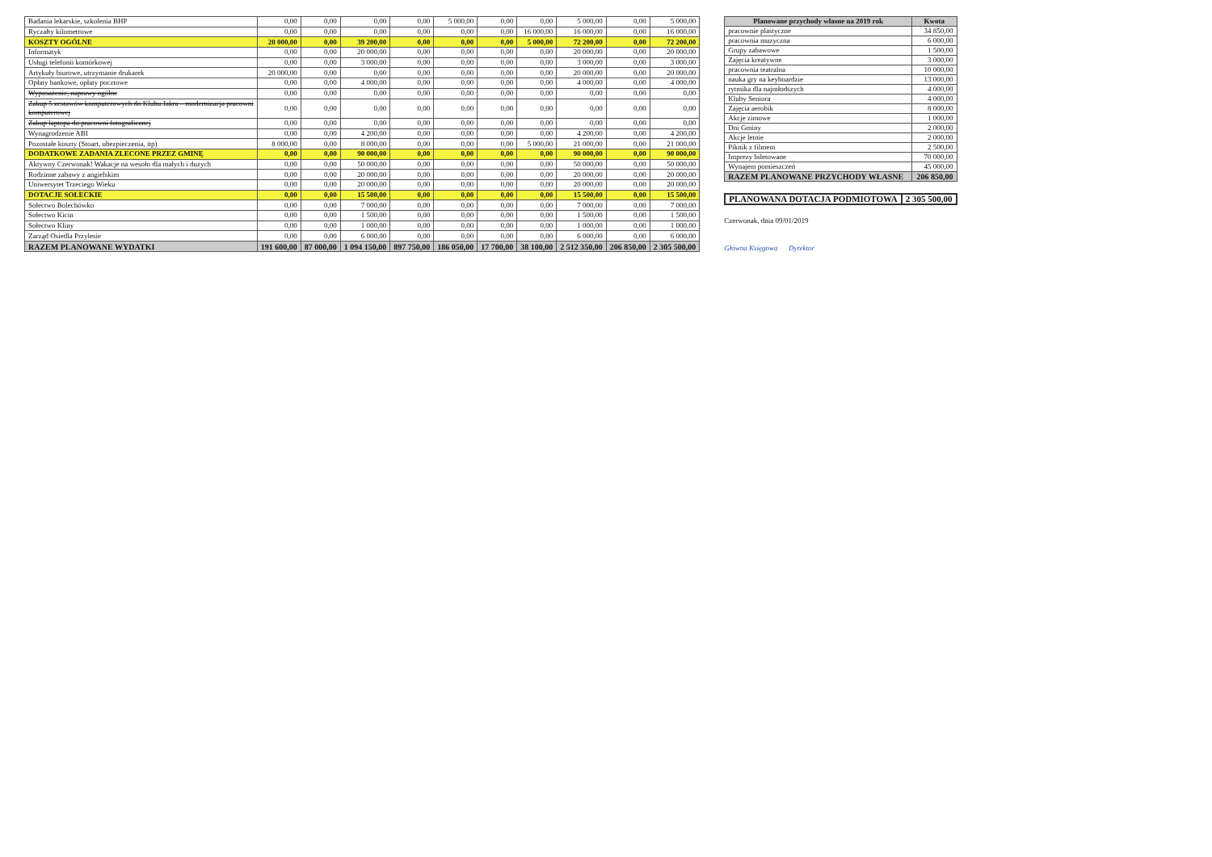| Badania lekarskie, szkolenia BHP | 0,00 | 0,00 | 0,00 | 0,00 | 5 000,00 | 0,00 | 0,00 | 5 000,00 | 0,00 | 5 000,00 |
| Ryczałty kilometrowe | 0,00 | 0,00 | 0,00 | 0,00 | 0,00 | 0,00 | 16 000,00 | 16 000,00 | 0,00 | 16 000,00 |
| KOSZTY OGÓLNE | 28 000,00 | 0,00 | 39 200,00 | 0,00 | 0,00 | 0,00 | 5 000,00 | 72 200,00 | 0,00 | 72 200,00 |
| Informatyk | 0,00 | 0,00 | 20 000,00 | 0,00 | 0,00 | 0,00 | 0,00 | 20 000,00 | 0,00 | 20 000,00 |
| Usługi telefonii komórkowej | 0,00 | 0,00 | 3 000,00 | 0,00 | 0,00 | 0,00 | 0,00 | 3 000,00 | 0,00 | 3 000,00 |
| Artykuły biurowe, utrzymanie drukarek | 20 000,00 | 0,00 | 0,00 | 0,00 | 0,00 | 0,00 | 0,00 | 20 000,00 | 0,00 | 20 000,00 |
| Opłaty bankowe, opłaty pocztowe | 0,00 | 0,00 | 4 000,00 | 0,00 | 0,00 | 0,00 | 0,00 | 4 000,00 | 0,00 | 4 000,00 |
| Wyposażenie, naprawy ogólne | 0,00 | 0,00 | 0,00 | 0,00 | 0,00 | 0,00 | 0,00 | 0,00 | 0,00 | 0,00 |
| Zakup 5 zestawów komputerowych do Klubu Jakra – modernizacja pracowni komputerowej | 0,00 | 0,00 | 0,00 | 0,00 | 0,00 | 0,00 | 0,00 | 0,00 | 0,00 | 0,00 |
| Zakup laptopa do pracowni fotograficznej | 0,00 | 0,00 | 0,00 | 0,00 | 0,00 | 0,00 | 0,00 | 0,00 | 0,00 | 0,00 |
| Wynagrodzenie ABI | 0,00 | 0,00 | 4 200,00 | 0,00 | 0,00 | 0,00 | 0,00 | 4 200,00 | 0,00 | 4 200,00 |
| Pozostałe koszty (Stoart, ubezpieczenia, itp) | 8 000,00 | 0,00 | 8 000,00 | 0,00 | 0,00 | 0,00 | 5 000,00 | 21 000,00 | 0,00 | 21 000,00 |
| DODATKOWE ZADANIA ZLECONE PRZEZ GMINĘ | 0,00 | 0,00 | 90 000,00 | 0,00 | 0,00 | 0,00 | 0,00 | 90 000,00 | 0,00 | 90 000,00 |
| Aktywny Czerwonak! Wakacje na wesoło dla małych i dużych | 0,00 | 0,00 | 50 000,00 | 0,00 | 0,00 | 0,00 | 0,00 | 50 000,00 | 0,00 | 50 000,00 |
| Rodzinne zabawy z angielskim | 0,00 | 0,00 | 20 000,00 | 0,00 | 0,00 | 0,00 | 0,00 | 20 000,00 | 0,00 | 20 000,00 |
| Uniwersytet Trzeciego Wieku | 0,00 | 0,00 | 20 000,00 | 0,00 | 0,00 | 0,00 | 0,00 | 20 000,00 | 0,00 | 20 000,00 |
| DOTACJE SOŁECKIE | 0,00 | 0,00 | 15 500,00 | 0,00 | 0,00 | 0,00 | 0,00 | 15 500,00 | 0,00 | 15 500,00 |
| Sołectwo Bolechówko | 0,00 | 0,00 | 7 000,00 | 0,00 | 0,00 | 0,00 | 0,00 | 7 000,00 | 0,00 | 7 000,00 |
| Sołectwo Kicin | 0,00 | 0,00 | 1 500,00 | 0,00 | 0,00 | 0,00 | 0,00 | 1 500,00 | 0,00 | 1 500,00 |
| Sołectwo Kliny | 0,00 | 0,00 | 1 000,00 | 0,00 | 0,00 | 0,00 | 0,00 | 1 000,00 | 0,00 | 1 000,00 |
| Zarząd Osiedla Przylesie | 0,00 | 0,00 | 6 000,00 | 0,00 | 0,00 | 0,00 | 0,00 | 6 000,00 | 0,00 | 6 000,00 |
| RAZEM PLANOWANE WYDATKI | 191 600,00 | 87 000,00 | 1 094 150,00 | 897 750,00 | 186 050,00 | 17 700,00 | 38 100,00 | 2 512 350,00 | 206 850,00 | 2 305 500,00 |
| Planowane przychody własne na 2019 rok | Kwota |
| --- | --- |
| pracownie plastyczne | 34 850,00 |
| pracownia muzyczna | 6 000,00 |
| Grupy zabawowe | 1 500,00 |
| Zajęcia kreatywne | 3 000,00 |
| pracownia teatralna | 10 000,00 |
| nauka gry na keyboardzie | 13 000,00 |
| rytmika dla najmłodszych | 4 000,00 |
| Kluby Seniora | 4 000,00 |
| Zajęcia aerobik | 8 000,00 |
| Akcje zimowe | 1 000,00 |
| Dni Gminy | 2 000,00 |
| Akcje letnie | 2 000,00 |
| Piknik z filmem | 2 500,00 |
| Imprezy biletowane | 70 000,00 |
| Wynajem pomieszczeń | 45 000,00 |
| RAZEM PLANOWANE PRZYCHODY WŁASNE | 206 850,00 |
| PLANOWANA DOTACJA PODMIOTOWA | 2 305 500,00 |
Czerwonak, dnia 09/01/2019
Główna Księgowa Dyrektor